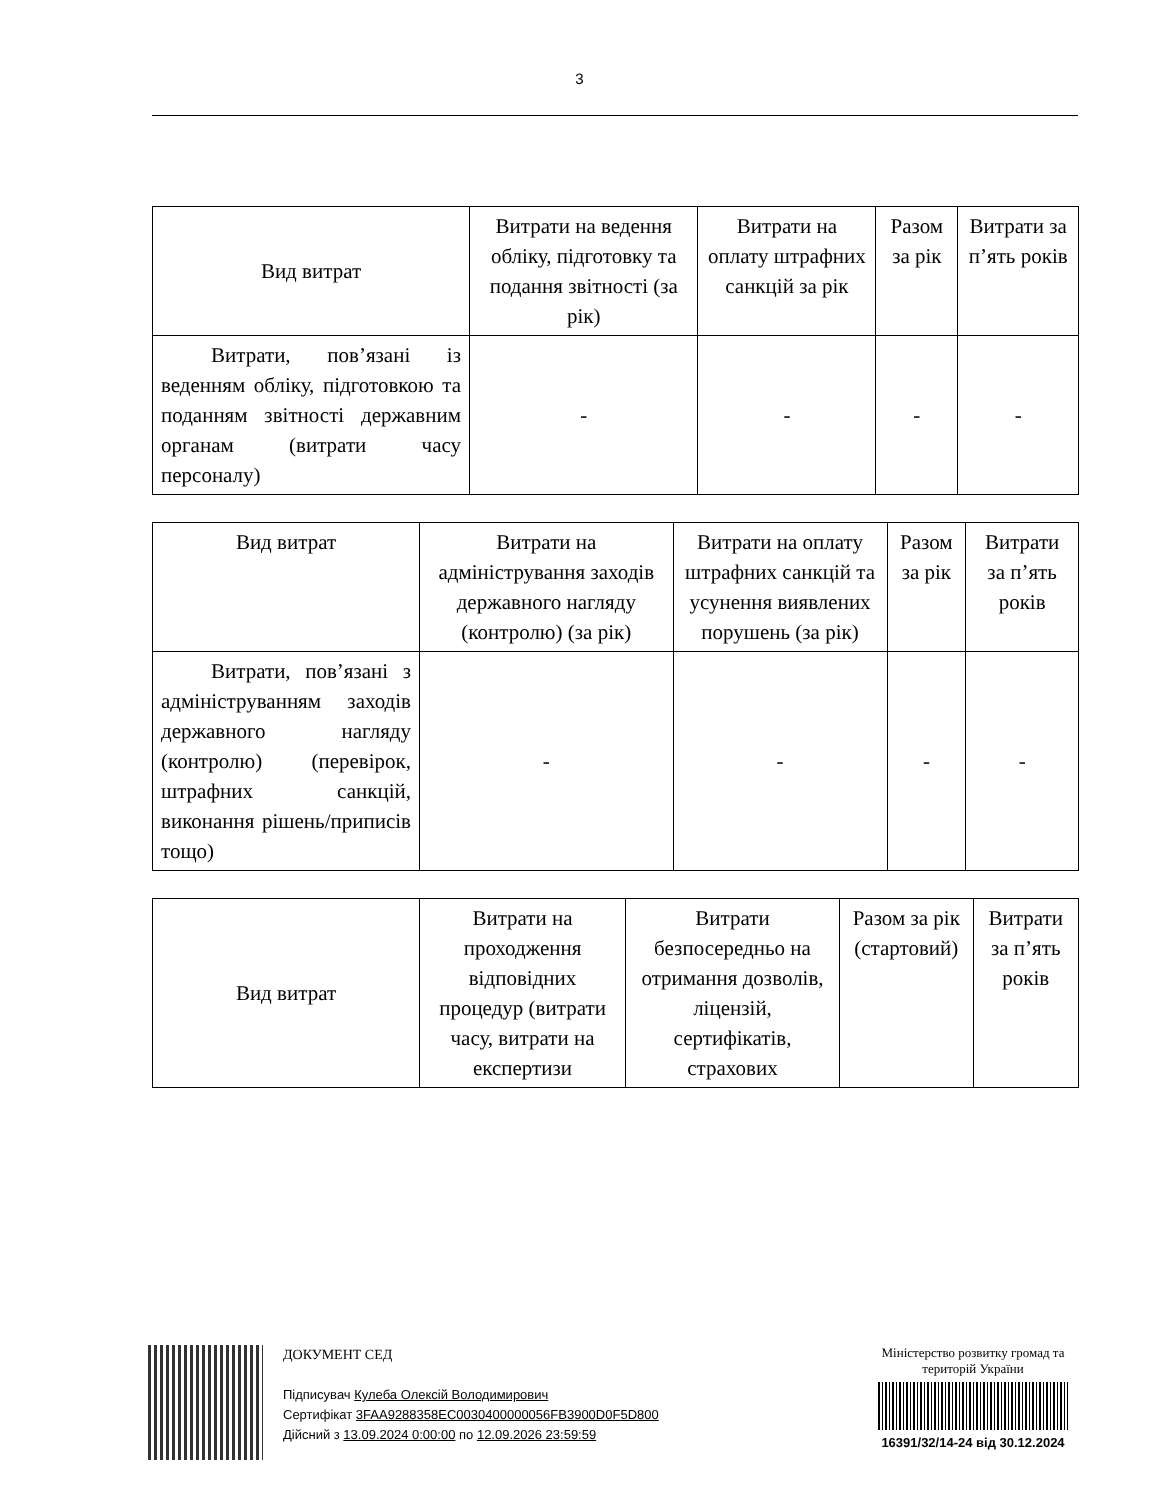3
| Вид витрат | Витрати на ведення обліку, підготовку та подання звітності (за рік) | Витрати на оплату штрафних санкцій за рік | Разом за рік | Витрати за п’ять років |
| --- | --- | --- | --- | --- |
| Витрати, пов’язані із веденням обліку, підготовкою та поданням звітності державним органам (витрати часу персоналу) | - | - | - | - |
| Вид витрат | Витрати на адміністрування заходів державного нагляду (контролю) (за рік) | Витрати на оплату штрафних санкцій та усунення виявлених порушень (за рік) | Разом за рік | Витрати за п’ять років |
| --- | --- | --- | --- | --- |
| Витрати, пов’язані з адмініструванням заходів державного нагляду (контролю) (перевірок, штрафних санкцій, виконання рішень/приписів тощо) | - | - | - | - |
| Вид витрат | Витрати на проходження відповідних процедур (витрати часу, витрати на експертизи | Витрати безпосередньо на отримання дозволів, ліцензій, сертифікатів, страхових | Разом за рік (стартовий) | Витрати за п’ять років |
| --- | --- | --- | --- | --- |
ДОКУМЕНТ СЕД
Підписувач Кулеба Олексій Володимирович
Сертифікат 3FAA9288358EC0030400000056FB3900D0F5D800
Дійсний з 13.09.2024 0:00:00 по 12.09.2026 23:59:59
Міністерство розвитку громад та територій України
16391/32/14-24 від 30.12.2024